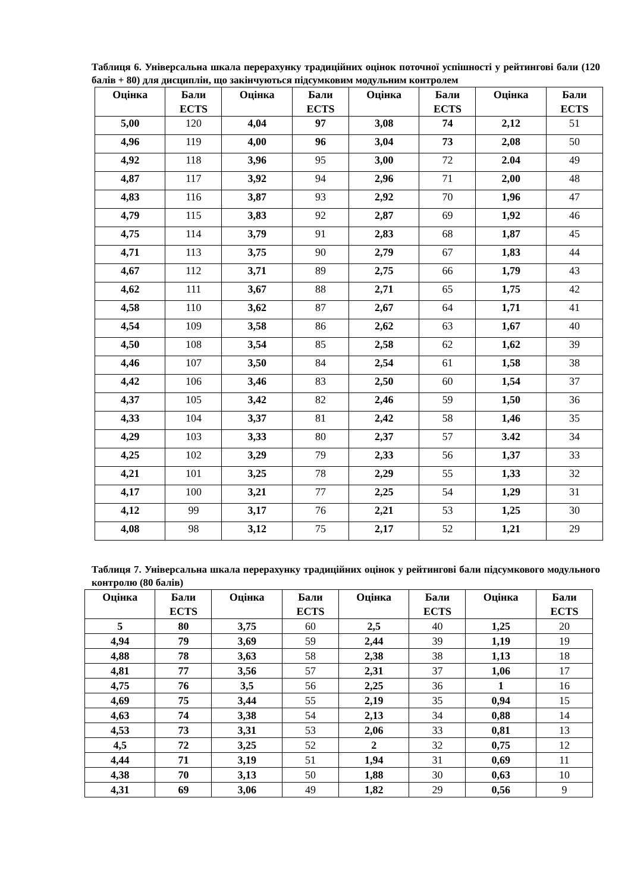Таблиця 6. Універсальна шкала перерахунку традиційних оцінок поточної успішності у рейтингові бали (120 балів + 80) для дисциплін, що закінчуються підсумковим модульним контролем
| Оцінка | Бали ECTS | Оцінка | Бали ECTS | Оцінка | Бали ECTS | Оцінка | Бали ECTS |
| --- | --- | --- | --- | --- | --- | --- | --- |
| 5,00 | 120 | 4,04 | 97 | 3,08 | 74 | 2,12 | 51 |
| 4,96 | 119 | 4,00 | 96 | 3,04 | 73 | 2,08 | 50 |
| 4,92 | 118 | 3,96 | 95 | 3,00 | 72 | 2.04 | 49 |
| 4,87 | 117 | 3,92 | 94 | 2,96 | 71 | 2,00 | 48 |
| 4,83 | 116 | 3,87 | 93 | 2,92 | 70 | 1,96 | 47 |
| 4,79 | 115 | 3,83 | 92 | 2,87 | 69 | 1,92 | 46 |
| 4,75 | 114 | 3,79 | 91 | 2,83 | 68 | 1,87 | 45 |
| 4,71 | 113 | 3,75 | 90 | 2,79 | 67 | 1,83 | 44 |
| 4,67 | 112 | 3,71 | 89 | 2,75 | 66 | 1,79 | 43 |
| 4,62 | 111 | 3,67 | 88 | 2,71 | 65 | 1,75 | 42 |
| 4,58 | 110 | 3,62 | 87 | 2,67 | 64 | 1,71 | 41 |
| 4,54 | 109 | 3,58 | 86 | 2,62 | 63 | 1,67 | 40 |
| 4,50 | 108 | 3,54 | 85 | 2,58 | 62 | 1,62 | 39 |
| 4,46 | 107 | 3,50 | 84 | 2,54 | 61 | 1,58 | 38 |
| 4,42 | 106 | 3,46 | 83 | 2,50 | 60 | 1,54 | 37 |
| 4,37 | 105 | 3,42 | 82 | 2,46 | 59 | 1,50 | 36 |
| 4,33 | 104 | 3,37 | 81 | 2,42 | 58 | 1,46 | 35 |
| 4,29 | 103 | 3,33 | 80 | 2,37 | 57 | 3.42 | 34 |
| 4,25 | 102 | 3,29 | 79 | 2,33 | 56 | 1,37 | 33 |
| 4,21 | 101 | 3,25 | 78 | 2,29 | 55 | 1,33 | 32 |
| 4,17 | 100 | 3,21 | 77 | 2,25 | 54 | 1,29 | 31 |
| 4,12 | 99 | 3,17 | 76 | 2,21 | 53 | 1,25 | 30 |
| 4,08 | 98 | 3,12 | 75 | 2,17 | 52 | 1,21 | 29 |
Таблиця 7. Універсальна шкала перерахунку традиційних оцінок у рейтингові бали підсумкового модульного контролю (80 балів)
| Оцінка | Бали ECTS | Оцінка | Бали ECTS | Оцінка | Бали ECTS | Оцінка | Бали ECTS |
| --- | --- | --- | --- | --- | --- | --- | --- |
| 5 | 80 | 3,75 | 60 | 2,5 | 40 | 1,25 | 20 |
| 4,94 | 79 | 3,69 | 59 | 2,44 | 39 | 1,19 | 19 |
| 4,88 | 78 | 3,63 | 58 | 2,38 | 38 | 1,13 | 18 |
| 4,81 | 77 | 3,56 | 57 | 2,31 | 37 | 1,06 | 17 |
| 4,75 | 76 | 3,5 | 56 | 2,25 | 36 | 1 | 16 |
| 4,69 | 75 | 3,44 | 55 | 2,19 | 35 | 0,94 | 15 |
| 4,63 | 74 | 3,38 | 54 | 2,13 | 34 | 0,88 | 14 |
| 4,53 | 73 | 3,31 | 53 | 2,06 | 33 | 0,81 | 13 |
| 4,5 | 72 | 3,25 | 52 | 2 | 32 | 0,75 | 12 |
| 4,44 | 71 | 3,19 | 51 | 1,94 | 31 | 0,69 | 11 |
| 4,38 | 70 | 3,13 | 50 | 1,88 | 30 | 0,63 | 10 |
| 4,31 | 69 | 3,06 | 49 | 1,82 | 29 | 0,56 | 9 |